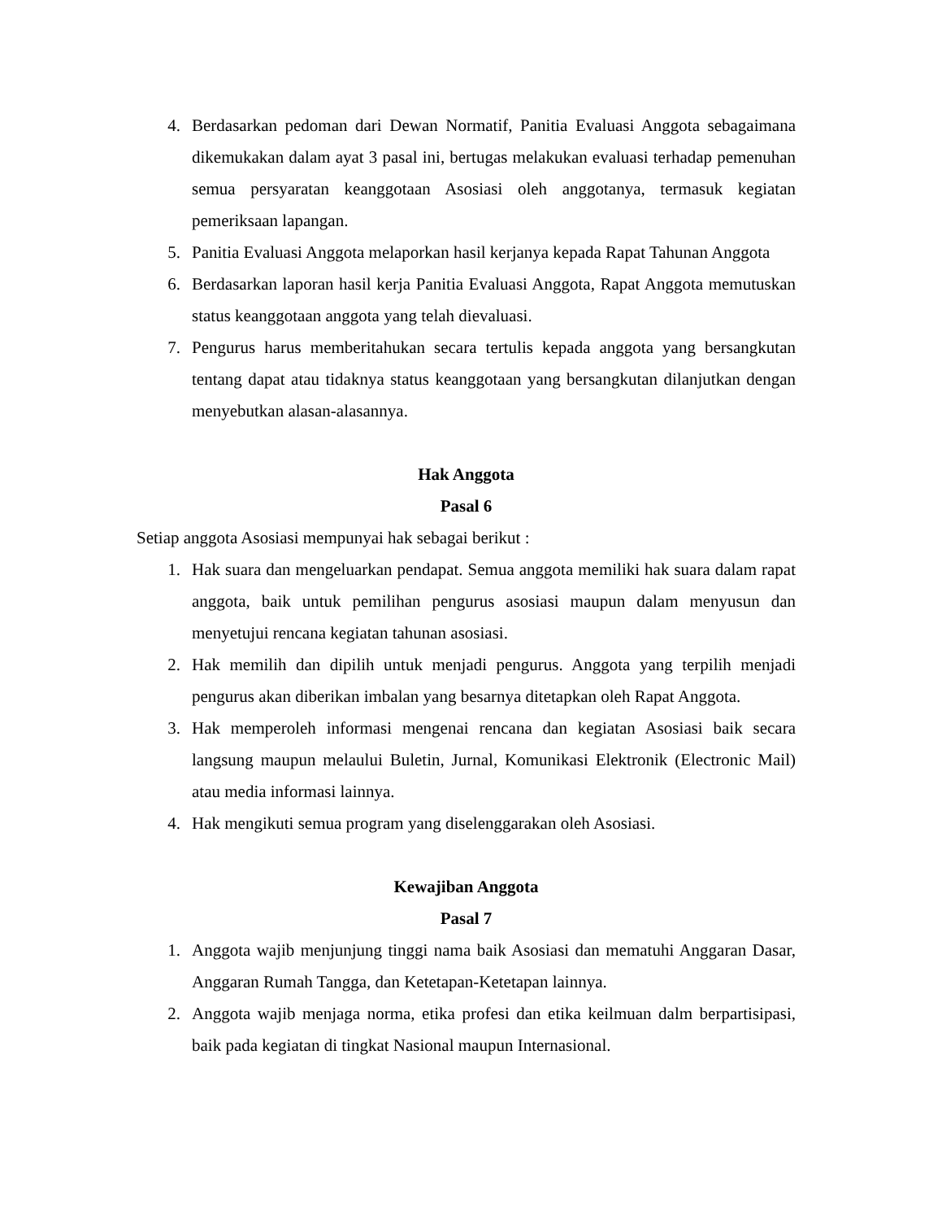4. Berdasarkan pedoman dari Dewan Normatif, Panitia Evaluasi Anggota sebagaimana dikemukakan dalam ayat 3 pasal ini, bertugas melakukan evaluasi terhadap pemenuhan semua persyaratan keanggotaan Asosiasi oleh anggotanya, termasuk kegiatan pemeriksaan lapangan.
5. Panitia Evaluasi Anggota melaporkan hasil kerjanya kepada Rapat Tahunan Anggota
6. Berdasarkan laporan hasil kerja Panitia Evaluasi Anggota, Rapat Anggota memutuskan status keanggotaan anggota yang telah dievaluasi.
7. Pengurus harus memberitahukan secara tertulis kepada anggota yang bersangkutan tentang dapat atau tidaknya status keanggotaan yang bersangkutan dilanjutkan dengan menyebutkan alasan-alasannya.
Hak Anggota
Pasal 6
Setiap anggota Asosiasi mempunyai hak sebagai berikut :
1. Hak suara dan mengeluarkan pendapat. Semua anggota memiliki hak suara dalam rapat anggota, baik untuk pemilihan pengurus asosiasi maupun dalam menyusun dan menyetujui rencana kegiatan tahunan asosiasi.
2. Hak memilih dan dipilih untuk menjadi pengurus. Anggota yang terpilih menjadi pengurus akan diberikan imbalan yang besarnya ditetapkan oleh Rapat Anggota.
3. Hak memperoleh informasi mengenai rencana dan kegiatan Asosiasi baik secara langsung maupun melaului Buletin, Jurnal, Komunikasi Elektronik (Electronic Mail) atau media informasi lainnya.
4. Hak mengikuti semua program yang diselenggarakan oleh Asosiasi.
Kewajiban Anggota
Pasal 7
1. Anggota wajib menjunjung tinggi nama baik Asosiasi dan mematuhi Anggaran Dasar, Anggaran Rumah Tangga, dan Ketetapan-Ketetapan lainnya.
2. Anggota wajib menjaga norma, etika profesi dan etika keilmuan dalm berpartisipasi, baik pada kegiatan di tingkat Nasional maupun Internasional.